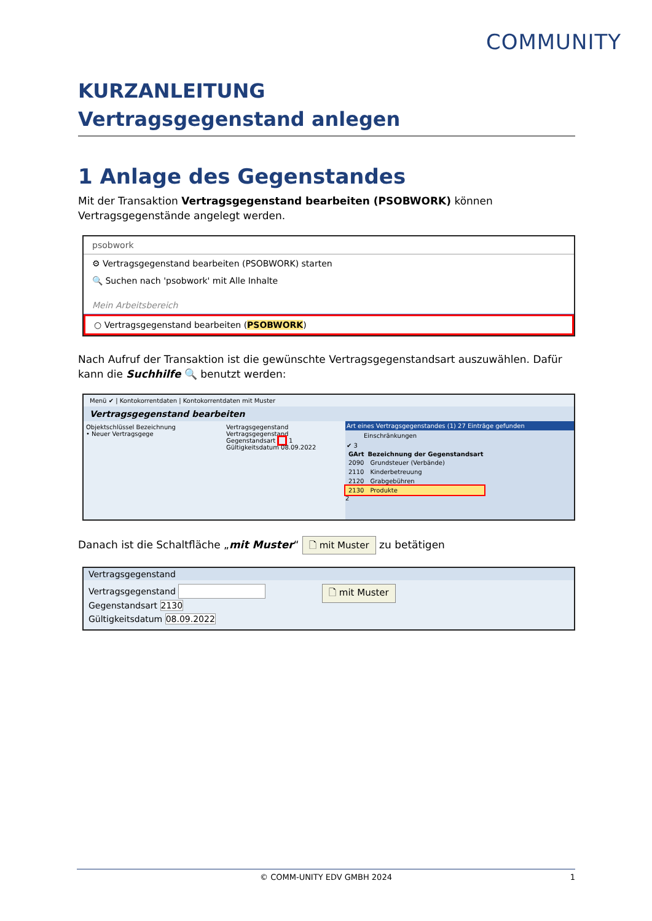COMMUNITY
KURZANLEITUNG
Vertragsgegenstand anlegen
1 Anlage des Gegenstandes
Mit der Transaktion Vertragsgegenstand bearbeiten (PSOBWORK) können Vertragsgegenstände angelegt werden.
psobwork
⚙ Vertragsgegenstand bearbeiten (PSOBWORK) starten
🔍 Suchen nach 'psobwork' mit Alle Inhalte
Mein Arbeitsbereich
○ Vertragsgegenstand bearbeiten (PSOBWORK)
Nach Aufruf der Transaktion ist die gewünschte Vertragsgegenstandsart auszuwählen. Dafür kann die Suchhilfe 🔍 benutzt werden:
Menü ✔ | Kontokorrentdaten | Kontokorrentdaten mit Muster
Vertragsgegenstand bearbeiten
Objektschlüssel Bezeichnung
• Neuer Vertragsgege
Vertragsgegenstand
Vertragsgegenstand
Gegenstandsart 1
Gültigkeitsdatum 08.09.2022
Art eines Vertragsgegenstandes (1) 27 Einträge gefunden
Einschränkungen
✔ 3
| GArt | Bezeichnung der Gegenstandsart |
| --- | --- |
| 2090 | Grundsteuer (Verbände) |
| 2110 | Kinderbetreuung |
| 2120 | Grabgebühren |
| 2130 | Produkte |
2
Danach ist die Schaltfläche „mit Muster“ 🗋 mit Muster zu betätigen
Vertragsgegenstand
Vertragsgegenstand
Gegenstandsart 2130
Gültigkeitsdatum 08.09.2022
🗋 mit Muster
© COMM-UNITY EDV GMBH 2024 1